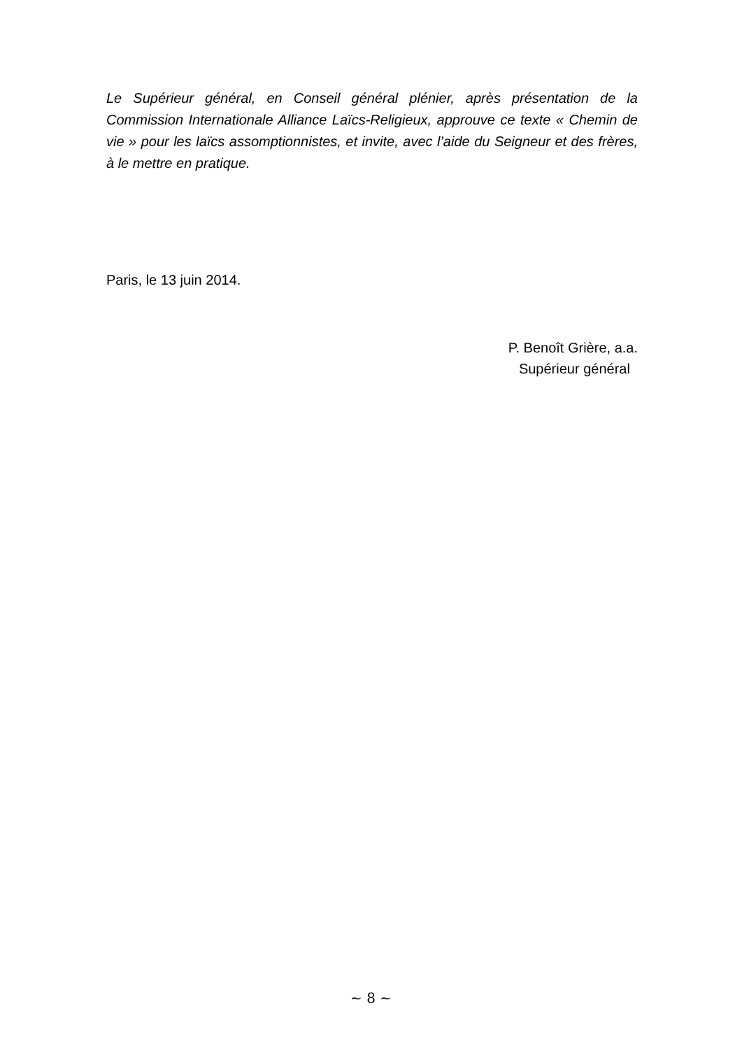Le Supérieur général, en Conseil général plénier, après présentation de la Commission Internationale Alliance Laïcs-Religieux, approuve ce texte « Chemin de vie » pour les laïcs assomptionnistes, et invite, avec l’aide du Seigneur et des frères, à le mettre en pratique.
Paris, le 13 juin 2014.
P. Benoît Grière, a.a.
Supérieur général
~ 8 ~